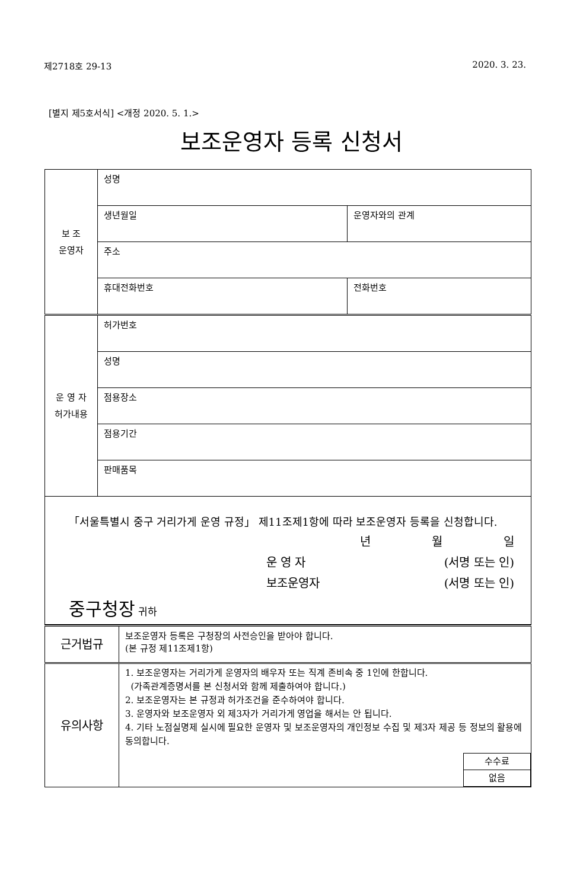제2718호 29-13 2020. 3. 23.
[별지 제5호서식] <개정 2020. 5. 1.>
보조운영자 등록 신청서
| 보 조 운영자 | 성명 | |
| | 생년월일 | 운영자와의 관계 |
| | 주소 | |
| | 휴대전화번호 | 전화번호 |
| 운 영 자 허가내용 | 허가번호 | |
| | 성명 | |
| | 점용장소 | |
| | 점용기간 | |
| | 판매품목 | |
| 「서울특별시 중구 거리가게 운영 규정」 제11조제1항에 따라 보조운영자 등록을 신청합니다. 년 월 일 운 영 자 (서명 또는 인) 보조운영자 (서명 또는 인) 중구청장 귀하 | | |
| 근거법규 | 보조운영자 등록은 구청장의 사전승인을 받아야 합니다. (본 규정 제11조제1항) |
| 유의사항 | 1. 보조운영자는 거리가게 운영자의 배우자 또는 직계 존비속 중 1인에 한합니다. (가족관계증명서를 본 신청서와 함께 제출하여야 합니다.) 2. 보조운영자는 본 규정과 허가조건을 준수하여야 합니다. 3. 운영자와 보조운영자 외 제3자가 거리가게 영업을 해서는 안 됩니다. 4. 기타 노점실명제 실시에 필요한 운영자 및 보조운영자의 개인정보 수집 및 제3자 제공 등 정보의 활용에 동의합니다. / 수수료 / / 없음 / |